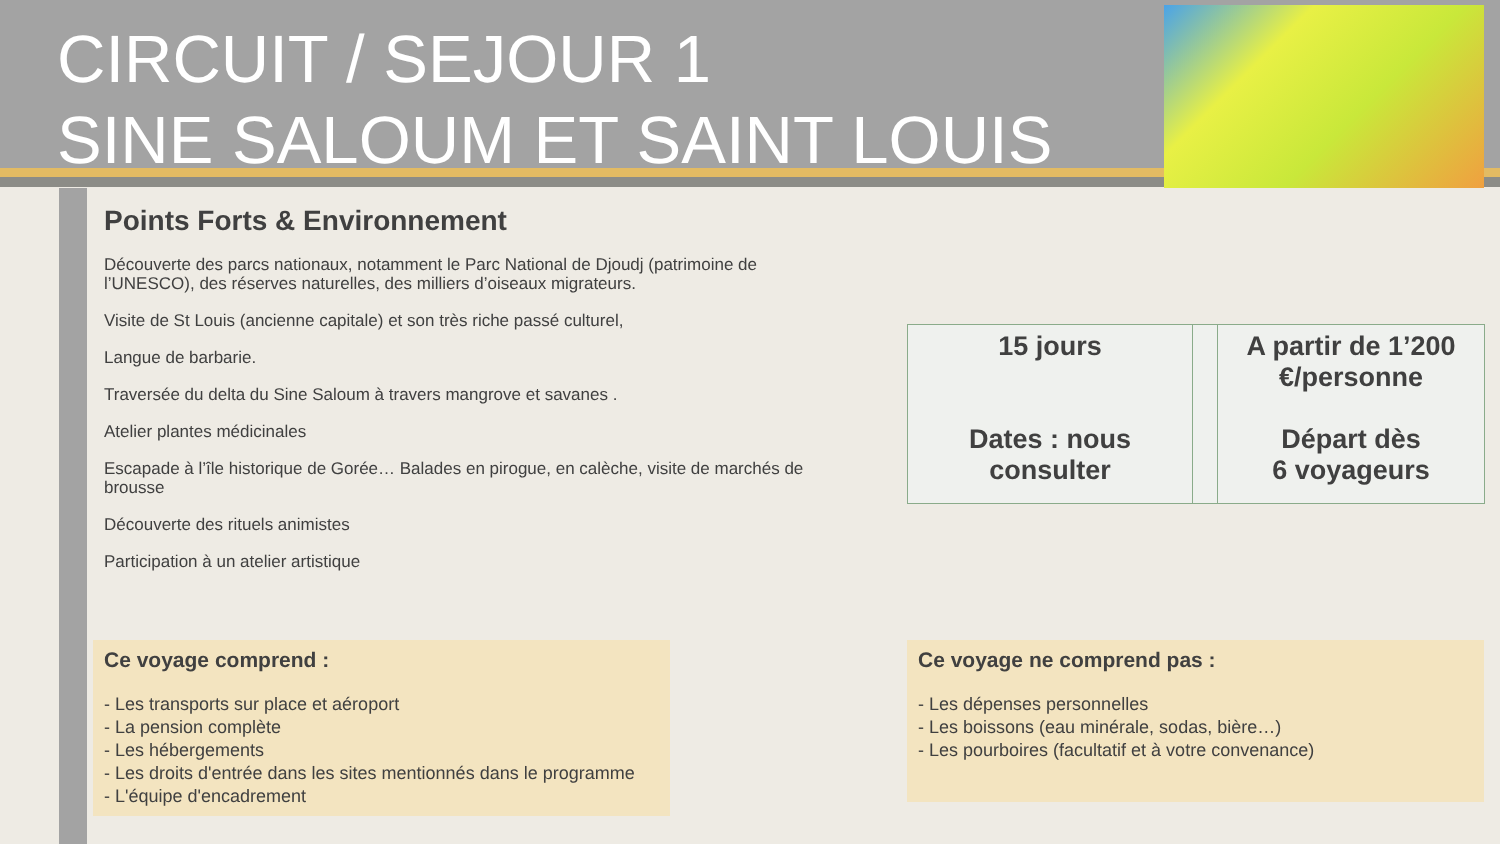CIRCUIT / SEJOUR 1
SINE SALOUM ET SAINT LOUIS
Points Forts & Environnement
Découverte des parcs nationaux, notamment le Parc National de Djoudj (patrimoine de l’UNESCO), des réserves naturelles, des milliers d’oiseaux migrateurs.
Visite de St Louis (ancienne capitale) et son très riche passé culturel,
Langue de barbarie.
Traversée du delta du Sine Saloum à travers mangrove et savanes .
Atelier plantes médicinales
Escapade à l’île historique de Gorée… Balades en pirogue, en calèche, visite de marchés de brousse
Découverte des rituels animistes
Participation à un atelier artistique
| 15 jours Dates : nous consulter | | A partir de 1’200 €/personne Départ dès 6 voyageurs |
Ce voyage comprend :
- Les transports sur place et aéroport
- La pension complète
- Les hébergements
- Les droits d'entrée dans les sites mentionnés dans le programme
- L'équipe d'encadrement
Ce voyage ne comprend pas :
- Les dépenses personnelles
- Les boissons (eau minérale, sodas, bière…)
- Les pourboires (facultatif et à votre convenance)